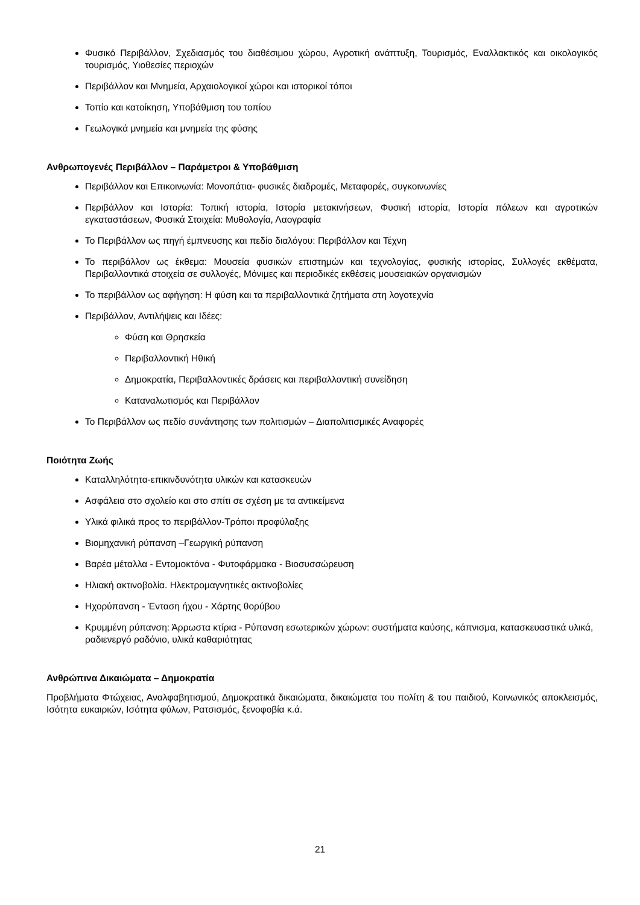Φυσικό Περιβάλλον, Σχεδιασμός του διαθέσιμου χώρου, Αγροτική ανάπτυξη, Τουρισμός, Εναλλακτικός και οικολογικός τουρισμός, Υιοθεσίες περιοχών
Περιβάλλον και Μνημεία, Αρχαιολογικοί χώροι και ιστορικοί τόποι
Τοπίο και κατοίκηση, Υποβάθμιση του τοπίου
Γεωλογικά μνημεία και μνημεία της φύσης
Ανθρωπογενές Περιβάλλον – Παράμετροι & Υποβάθμιση
Περιβάλλον και Επικοινωνία: Μονοπάτια- φυσικές διαδρομές, Μεταφορές, συγκοινωνίες
Περιβάλλον και Ιστορία: Τοπική ιστορία, Ιστορία μετακινήσεων, Φυσική ιστορία, Ιστορία πόλεων και αγροτικών εγκαταστάσεων, Φυσικά Στοιχεία: Μυθολογία, Λαογραφία
Το Περιβάλλον ως πηγή έμπνευσης και πεδίο διαλόγου: Περιβάλλον και Τέχνη
Το περιβάλλον ως έκθεμα: Μουσεία φυσικών επιστημών και τεχνολογίας, φυσικής ιστορίας, Συλλογές εκθέματα, Περιβαλλοντικά στοιχεία σε συλλογές, Μόνιμες και περιοδικές εκθέσεις μουσειακών οργανισμών
Το περιβάλλον ως αφήγηση: Η φύση και τα περιβαλλοντικά ζητήματα στη λογοτεχνία
Περιβάλλον, Αντιλήψεις και Ιδέες:
Φύση και Θρησκεία
Περιβαλλοντική Ηθική
Δημοκρατία, Περιβαλλοντικές δράσεις και περιβαλλοντική συνείδηση
Καταναλωτισμός και Περιβάλλον
Το Περιβάλλον ως πεδίο συνάντησης των πολιτισμών – Διαπολιτισμικές Αναφορές
Ποιότητα Ζωής
Καταλληλότητα-επικινδυνότητα υλικών και κατασκευών
Ασφάλεια στο σχολείο και στο σπίτι σε σχέση με τα αντικείμενα
Υλικά φιλικά προς το περιβάλλον-Τρόποι προφύλαξης
Βιομηχανική ρύπανση –Γεωργική ρύπανση
Βαρέα μέταλλα - Εντομοκτόνα - Φυτοφάρμακα - Βιοσυσσώρευση
Ηλιακή ακτινοβολία. Ηλεκτρομαγνητικές ακτινοβολίες
Ηχορύπανση - Ένταση ήχου - Χάρτης θορύβου
Κρυμμένη ρύπανση: Άρρωστα κτίρια - Ρύπανση εσωτερικών χώρων: συστήματα καύσης, κάπνισμα, κατασκευαστικά υλικά, ραδιενεργό ραδόνιο, υλικά καθαριότητας
Ανθρώπινα Δικαιώματα – Δημοκρατία
Προβλήματα Φτώχειας, Αναλφαβητισμού, Δημοκρατικά δικαιώματα, δικαιώματα του πολίτη & του παιδιού, Κοινωνικός αποκλεισμός, Ισότητα ευκαιριών, Ισότητα φύλων, Ρατσισμός, ξενοφοβία κ.ά.
21